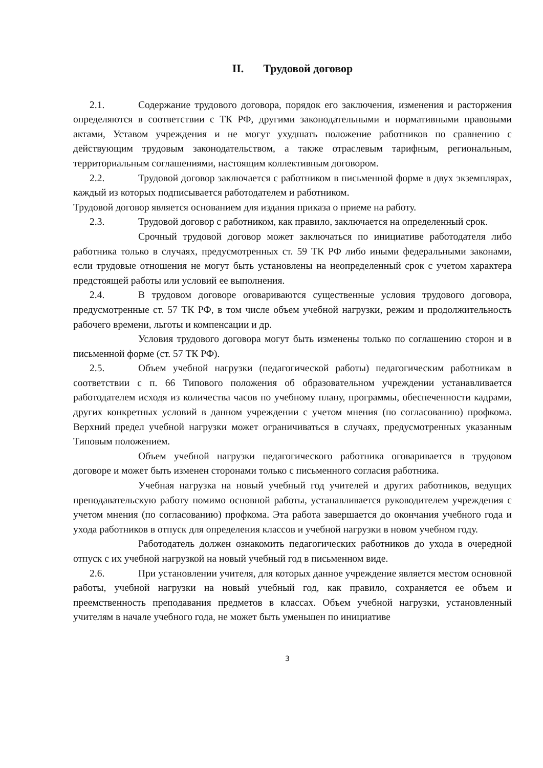II. Трудовой договор
2.1. Содержание трудового договора, порядок его заключения, изменения и расторжения определяются в соответствии с ТК РФ, другими законодательными и нормативными правовыми актами, Уставом учреждения и не могут ухудшать положение работников по сравнению с действующим трудовым законодательством, а также отраслевым тарифным, региональным, территориальным соглашениями, настоящим коллективным договором.
2.2. Трудовой договор заключается с работником в письменной форме в двух экземплярах, каждый из которых подписывается работодателем и работником.
Трудовой договор является основанием для издания приказа о приеме на работу.
2.3. Трудовой договор с работником, как правило, заключается на определенный срок.
Срочный трудовой договор может заключаться по инициативе работодателя либо работника только в случаях, предусмотренных ст. 59 ТК РФ либо иными федеральными законами, если трудовые отношения не могут быть установлены на неопределенный срок с учетом характера предстоящей работы или условий ее выполнения.
2.4. В трудовом договоре оговариваются существенные условия трудового договора, предусмотренные ст. 57 ТК РФ, в том числе объем учебной нагрузки, режим и продолжительность рабочего времени, льготы и компенсации и др.
Условия трудового договора могут быть изменены только по соглашению сторон и в письменной форме (ст. 57 ТК РФ).
2.5. Объем учебной нагрузки (педагогической работы) педагогическим работникам в соответствии с п. 66 Типового положения об образовательном учреждении устанавливается работодателем исходя из количества часов по учебному плану, программы, обеспеченности кадрами, других конкретных условий в данном учреждении с учетом мнения (по согласованию) профкома. Верхний предел учебной нагрузки может ограничиваться в случаях, предусмотренных указанным Типовым положением.
Объем учебной нагрузки педагогического работника оговаривается в трудовом договоре и может быть изменен сторонами только с письменного согласия работника.
Учебная нагрузка на новый учебный год учителей и других работников, ведущих преподавательскую работу помимо основной работы, устанавливается руководителем учреждения с учетом мнения (по согласованию) профкома. Эта работа завершается до окончания учебного года и ухода работников в отпуск для определения классов и учебной нагрузки в новом учебном году.
Работодатель должен ознакомить педагогических работников до ухода в очередной отпуск с их учебной нагрузкой на новый учебный год в письменном виде.
2.6. При установлении учителя, для которых данное учреждение является местом основной работы, учебной нагрузки на новый учебный год, как правило, сохраняется ее объем и преемственность преподавания предметов в классах. Объем учебной нагрузки, установленный учителям в начале учебного года, не может быть уменьшен по инициативе
3